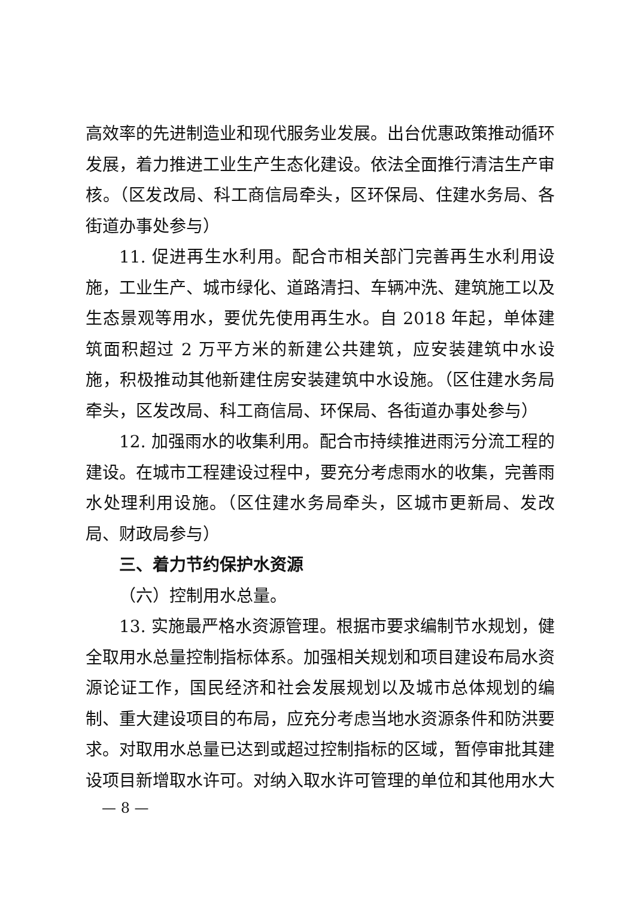高效率的先进制造业和现代服务业发展。出台优惠政策推动循环发展，着力推进工业生产生态化建设。依法全面推行清洁生产审核。（区发改局、科工商信局牵头，区环保局、住建水务局、各街道办事处参与）
11. 促进再生水利用。配合市相关部门完善再生水利用设施，工业生产、城市绿化、道路清扫、车辆冲洗、建筑施工以及生态景观等用水，要优先使用再生水。自 2018 年起，单体建筑面积超过 2 万平方米的新建公共建筑，应安装建筑中水设施，积极推动其他新建住房安装建筑中水设施。（区住建水务局牵头，区发改局、科工商信局、环保局、各街道办事处参与）
12. 加强雨水的收集利用。配合市持续推进雨污分流工程的建设。在城市工程建设过程中，要充分考虑雨水的收集，完善雨水处理利用设施。（区住建水务局牵头，区城市更新局、发改局、财政局参与）
三、着力节约保护水资源
（六）控制用水总量。
13. 实施最严格水资源管理。根据市要求编制节水规划，健全取用水总量控制指标体系。加强相关规划和项目建设布局水资源论证工作，国民经济和社会发展规划以及城市总体规划的编制、重大建设项目的布局，应充分考虑当地水资源条件和防洪要求。对取用水总量已达到或超过控制指标的区域，暂停审批其建设项目新增取水许可。对纳入取水许可管理的单位和其他用水大
— 8 —